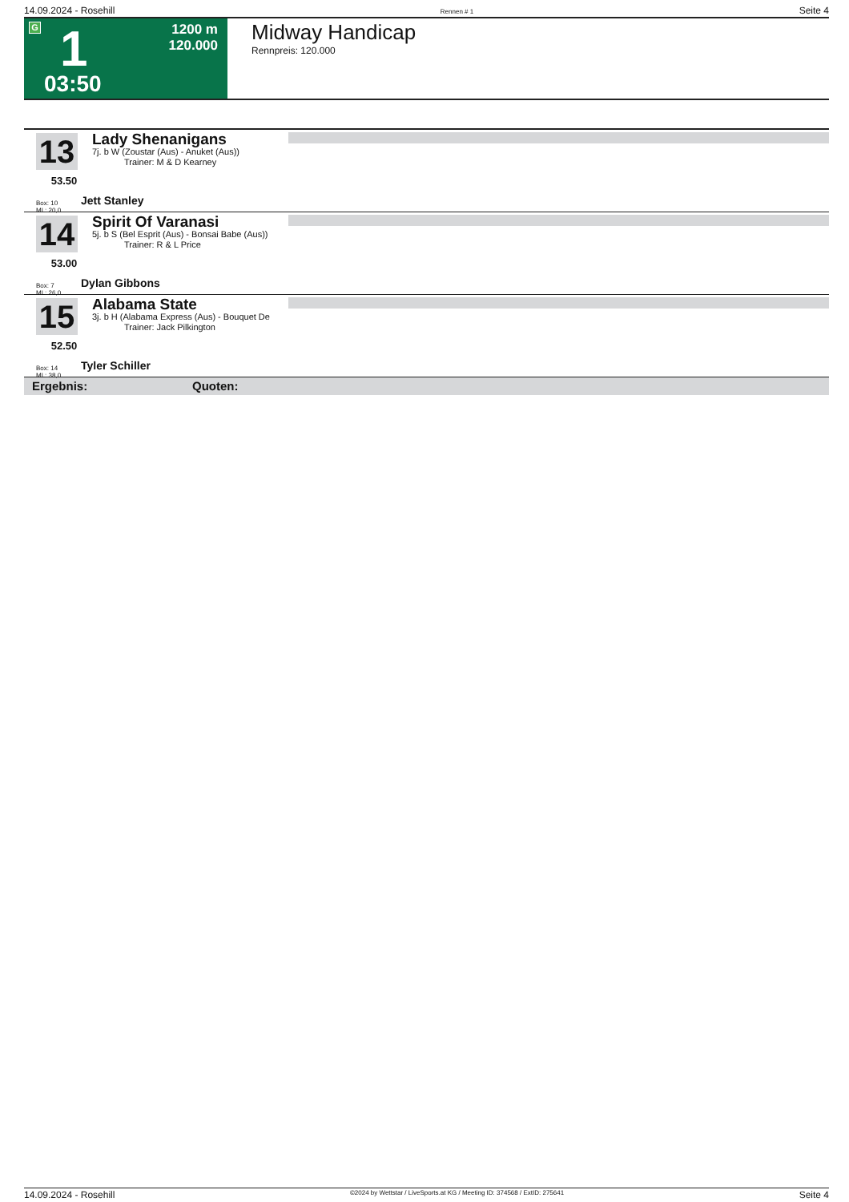14.09.2024 - Rosehill Rennen # 1 Seite 4
G 1
1200 m
120.000
03:50
Midway Handicap
Rennpreis: 120.000
13
53.50
Box: 10
ML: 20,0
Lady Shenanigans
7j. b W (Zoustar (Aus) - Anuket (Aus))
Trainer: M & D Kearney
Jett Stanley
14
53.00
Box: 7
ML: 26,0
Spirit Of Varanasi
5j. b S (Bel Esprit (Aus) - Bonsai Babe (Aus))
Trainer: R & L Price
Dylan Gibbons
15
52.50
Box: 14
ML: 38,0
Alabama State
3j. b H (Alabama Express (Aus) - Bouquet De
Trainer: Jack Pilkington
Tyler Schiller
Ergebnis: Quoten:
14.09.2024 - Rosehill ©2024 by Wettstar / LiveSports.at KG / Meeting ID: 374568 / ExtID: 275641 Seite 4